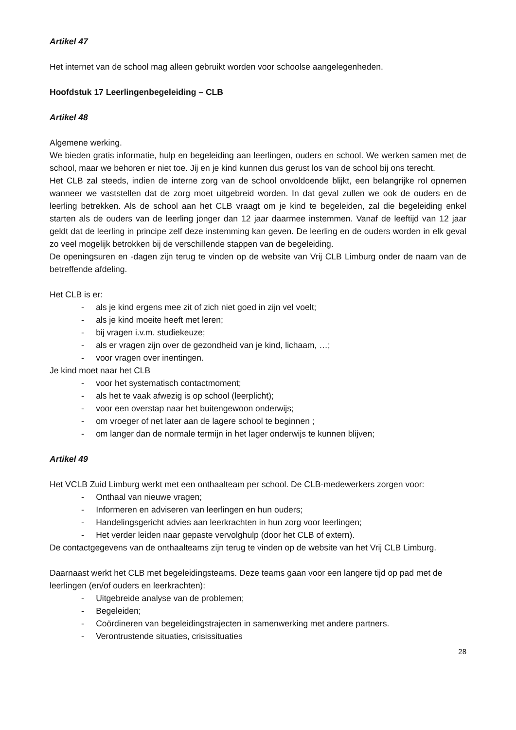Artikel 47
Het internet van de school mag alleen gebruikt worden voor schoolse aangelegenheden.
Hoofdstuk 17 Leerlingenbegeleiding – CLB
Artikel 48
Algemene werking.
We bieden gratis informatie, hulp en begeleiding aan leerlingen, ouders en school. We werken samen met de school, maar we behoren er niet toe. Jij en je kind kunnen dus gerust los van de school bij ons terecht.
Het CLB zal steeds, indien de interne zorg van de school onvoldoende blijkt, een belangrijke rol opnemen wanneer we vaststellen dat de zorg moet uitgebreid worden. In dat geval zullen we ook de ouders en de leerling betrekken. Als de school aan het CLB vraagt om je kind te begeleiden, zal die begeleiding enkel starten als de ouders van de leerling jonger dan 12 jaar daarmee instemmen. Vanaf de leeftijd van 12 jaar geldt dat de leerling in principe zelf deze instemming kan geven. De leerling en de ouders worden in elk geval zo veel mogelijk betrokken bij de verschillende stappen van de begeleiding.
De openingsuren en -dagen zijn terug te vinden op de website van Vrij CLB Limburg onder de naam van de betreffende afdeling.
Het CLB is er:
- als je kind ergens mee zit of zich niet goed in zijn vel voelt;
- als je kind moeite heeft met leren;
- bij vragen i.v.m. studiekeuze;
- als er vragen zijn over de gezondheid van je kind, lichaam, …;
- voor vragen over inentingen.
Je kind moet naar het CLB
- voor het systematisch contactmoment;
- als het te vaak afwezig is op school (leerplicht);
- voor een overstap naar het buitengewoon onderwijs;
- om vroeger of net later aan de lagere school te beginnen ;
- om langer dan de normale termijn in het lager onderwijs te kunnen blijven;
Artikel 49
Het VCLB Zuid Limburg werkt met een onthaalteam per school. De CLB-medewerkers zorgen voor:
- Onthaal van nieuwe vragen;
- Informeren en adviseren van leerlingen en hun ouders;
- Handelingsgericht advies aan leerkrachten in hun zorg voor leerlingen;
- Het verder leiden naar gepaste vervolghulp (door het CLB of extern).
De contactgegevens van de onthaalteams zijn terug te vinden op de website van het Vrij CLB Limburg.
Daarnaast werkt het CLB met begeleidingsteams. Deze teams gaan voor een langere tijd op pad met de leerlingen (en/of ouders en leerkrachten):
- Uitgebreide analyse van de problemen;
- Begeleiden;
- Coördineren van begeleidingstrajecten in samenwerking met andere partners.
- Verontrustende situaties, crisissituaties
28